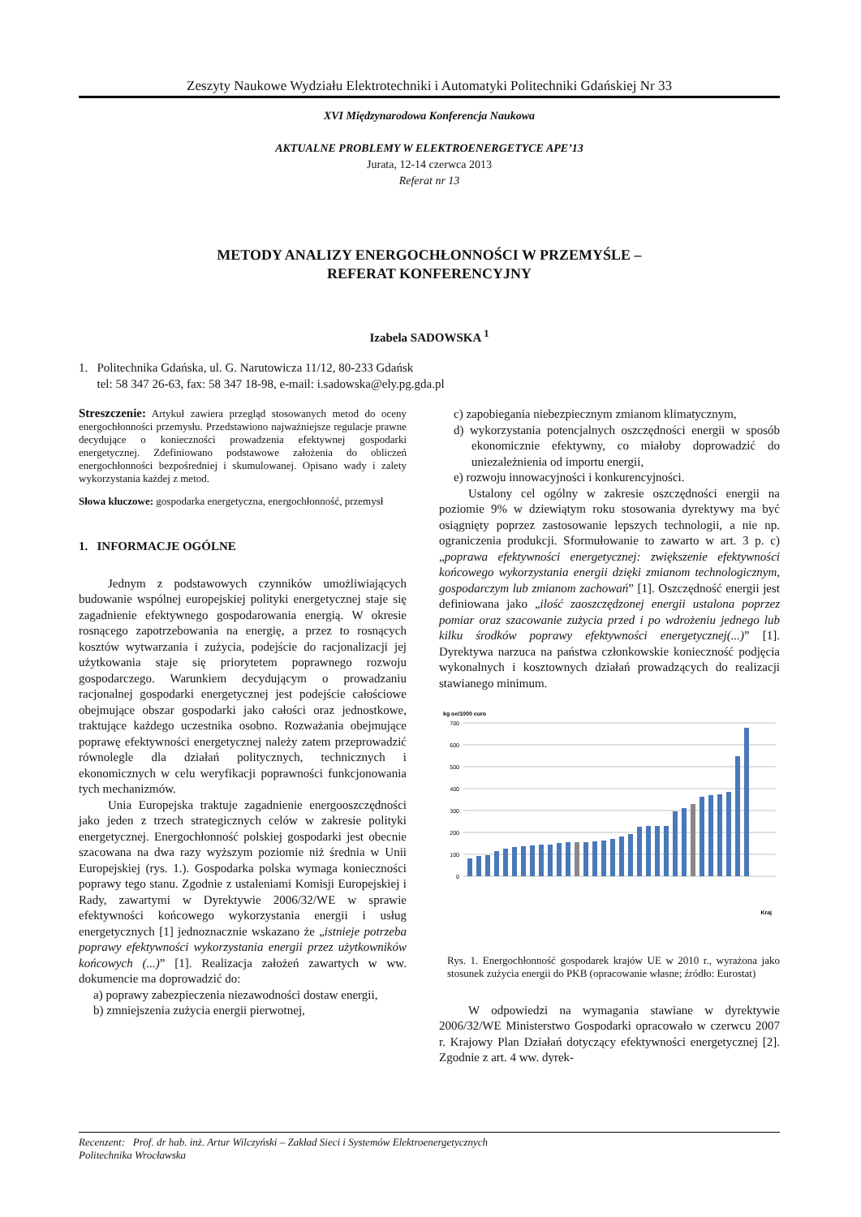Zeszyty Naukowe Wydziału Elektrotechniki i Automatyki Politechniki Gdańskiej Nr 33
XVI Międzynarodowa Konferencja Naukowa
AKTUALNE PROBLEMY W ELEKTROENERGETYCE APE’13
Jurata, 12-14 czerwca 2013
Referat nr 13
METODY ANALIZY ENERGOCHŁONNOŚCI W PRZEMYŚLE –
REFERAT KONFERENCYJNY
Izabela SADOWSKA <sup>1</sup>
1. Politechnika Gdańska, ul. G. Narutowicza 11/12, 80-233 Gdańsk
tel: 58 347 26-63, fax: 58 347 18-98, e-mail: i.sadowska@ely.pg.gda.pl
Streszczenie: Artykuł zawiera przegląd stosowanych metod do oceny energochłonności przemysłu. Przedstawiono najważniejsze regulacje prawne decydujące o konieczności prowadzenia efektywnej gospodarki energetycznej. Zdefiniowano podstawowe założenia do obliczeń energochłonności bezpośredniej i skumulowanej. Opisano wady i zalety wykorzystania każdej z metod.
Słowa kluczowe: gospodarka energetyczna, energochłonność, przemysł
1. INFORMACJE OGÓLNE
Jednym z podstawowych czynników umożliwiających budowanie wspólnej europejskiej polityki energetycznej staje się zagadnienie efektywnego gospodarowania energią. W okresie rosnącego zapotrzebowania na energię, a przez to rosnących kosztów wytwarzania i zużycia, podejście do racjonalizacji jej użytkowania staje się priorytetem poprawnego rozwoju gospodarczego. Warunkiem decydującym o prowadzaniu racjonalnej gospodarki energetycznej jest podejście całościowe obejmujące obszar gospodarki jako całości oraz jednostkowe, traktujące każdego uczestnika osobno. Rozważania obejmujące poprawę efektywności energetycznej należy zatem przeprowadzić równolegle dla działań politycznych, technicznych i ekonomicznych w celu weryfikacji poprawności funkcjonowania tych mechanizmów.
Unia Europejska traktuje zagadnienie energooszczędności jako jeden z trzech strategicznych celów w zakresie polityki energetycznej. Energochłonność polskiej gospodarki jest obecnie szacowana na dwa razy wyższym poziomie niż średnia w Unii Europejskiej (rys. 1.). Gospodarka polska wymaga konieczności poprawy tego stanu. Zgodnie z ustaleniami Komisji Europejskiej i Rady, zawartymi w Dyrektywie 2006/32/WE w sprawie efektywności końcowego wykorzystania energii i usług energetycznych [1] jednoznacznie wskazano że „istnieje potrzeba poprawy efektywności wykorzystania energii przez użytkowników końcowych (...)” [1]. Realizacja założeń zawartych w ww. dokumencie ma doprowadzić do:
a) poprawy zabezpieczenia niezawodności dostaw energii,
b) zmniejszenia zużycia energii pierwotnej,
c) zapobiegania niebezpiecznym zmianom klimatycznym,
d) wykorzystania potencjalnych oszczędności energii w sposób ekonomicznie efektywny, co miałoby doprowadzić do uniezależnienia od importu energii,
e) rozwoju innowacyjności i konkurencyjności.
Ustalony cel ogólny w zakresie oszczędności energii na poziomie 9% w dziewiątym roku stosowania dyrektywy ma być osiągnięty poprzez zastosowanie lepszych technologii, a nie np. ograniczenia produkcji. Sformułowanie to zawarto w art. 3 p. c) „poprawa efektywności energetycznej: zwiększenie efektywności końcowego wykorzystania energii dzięki zmianom technologicznym, gospodarczym lub zmianom zachowań” [1]. Oszczędność energii jest definiowana jako „ilość zaoszczędzonej energii ustalona poprzez pomiar oraz szacowanie zużycia przed i po wdrożeniu jednego lub kilku środków poprawy efektywności energetycznej(...)” [1]. Dyrektywa narzuca na państwa członkowskie konieczność podjęcia wykonalnych i kosztownych działań prowadzących do realizacji stawianego minimum.
kg oe/1000 euro
700
600
500
400
300
200
100
0
Kraj
Rys. 1. Energochłonność gospodarek krajów UE w 2010 r., wyrażona jako stosunek zużycia energii do PKB (opracowanie własne; źródło: Eurostat)
W odpowiedzi na wymagania stawiane w dyrektywie 2006/32/WE Ministerstwo Gospodarki opracowało w czerwcu 2007 r. Krajowy Plan Działań dotyczący efektywności energetycznej [2]. Zgodnie z art. 4 ww. dyrek-
Recenzent: Prof. dr hab. inż. Artur Wilczyński – Zakład Sieci i Systemów Elektroenergetycznych
Politechnika Wrocławska